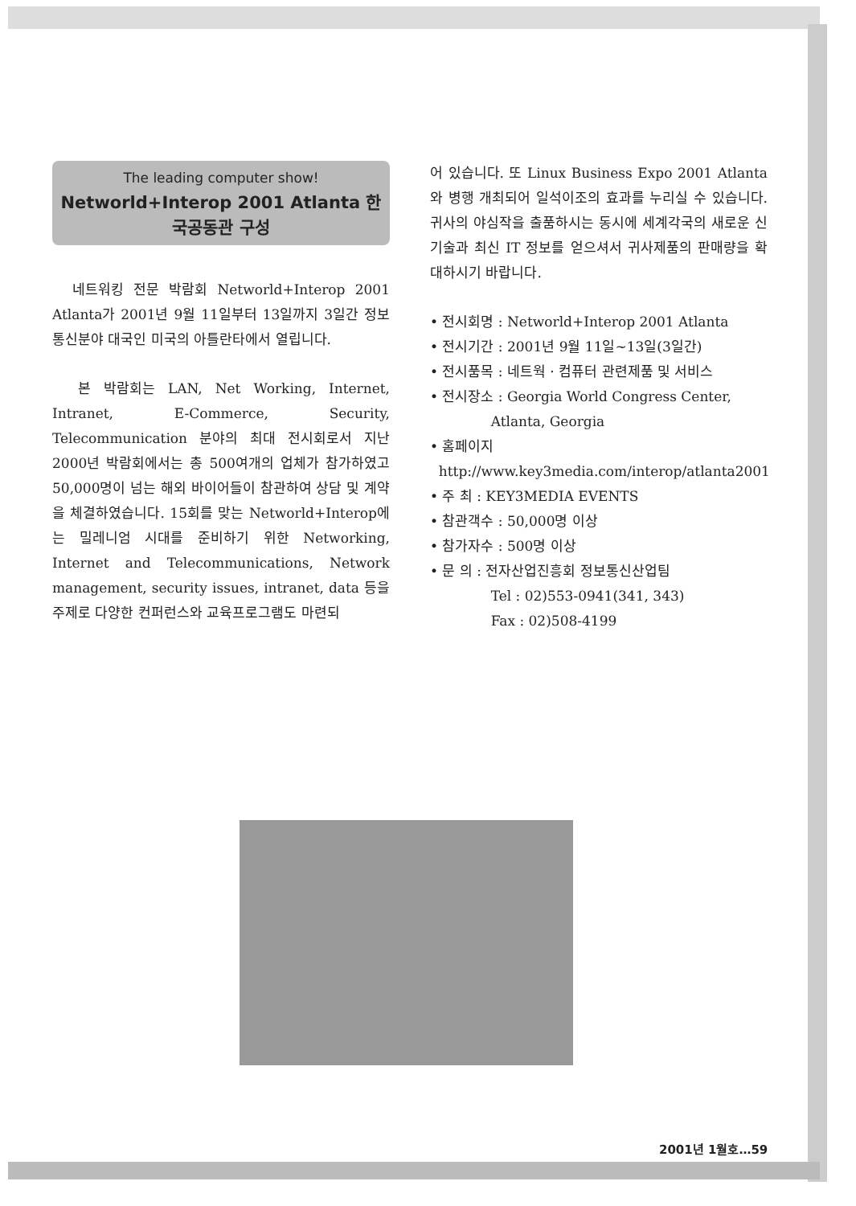The leading computer show!
Networld+Interop 2001 Atlanta 한국공동관 구성
네트워킹 전문 박람회 Networld+Interop 2001 Atlanta가 2001년 9월 11일부터 13일까지 3일간 정보통신분야 대국인 미국의 아틀란타에서 열립니다.
본 박람회는 LAN, Net Working, Internet, Intranet, E-Commerce, Security, Telecommunication 분야의 최대 전시회로서 지난 2000년 박람회에서는 총 500여개의 업체가 참가하였고 50,000명이 넘는 해외 바이어들이 참관하여 상담 및 계약을 체결하였습니다. 15회를 맞는 Networld+Interop에는 밀레니엄 시대를 준비하기 위한 Networking, Internet and Telecommunications, Network management, security issues, intranet, data 등을 주제로 다양한 컨퍼런스와 교육프로그램도 마련되
어 있습니다. 또 Linux Business Expo 2001 Atlanta와 병행 개최되어 일석이조의 효과를 누리실 수 있습니다. 귀사의 야심작을 출품하시는 동시에 세계각국의 새로운 신기술과 최신 IT 정보를 얻으셔서 귀사제품의 판매량을 확대하시기 바랍니다.
• 전시회명 : Networld+Interop 2001 Atlanta
• 전시기간 : 2001년 9월 11일~13일(3일간)
• 전시품목 : 네트웍 · 컴퓨터 관련제품 및 서비스
• 전시장소 : Georgia World Congress Center,
Atlanta, Georgia
• 홈페이지
http://www.key3media.com/interop/atlanta2001
• 주 최 : KEY3MEDIA EVENTS
• 참관객수 : 50,000명 이상
• 참가자수 : 500명 이상
• 문 의 : 전자산업진흥회 정보통신산업팀
Tel : 02)553-0941(341, 343)
Fax : 02)508-4199
2001년 1월호…59